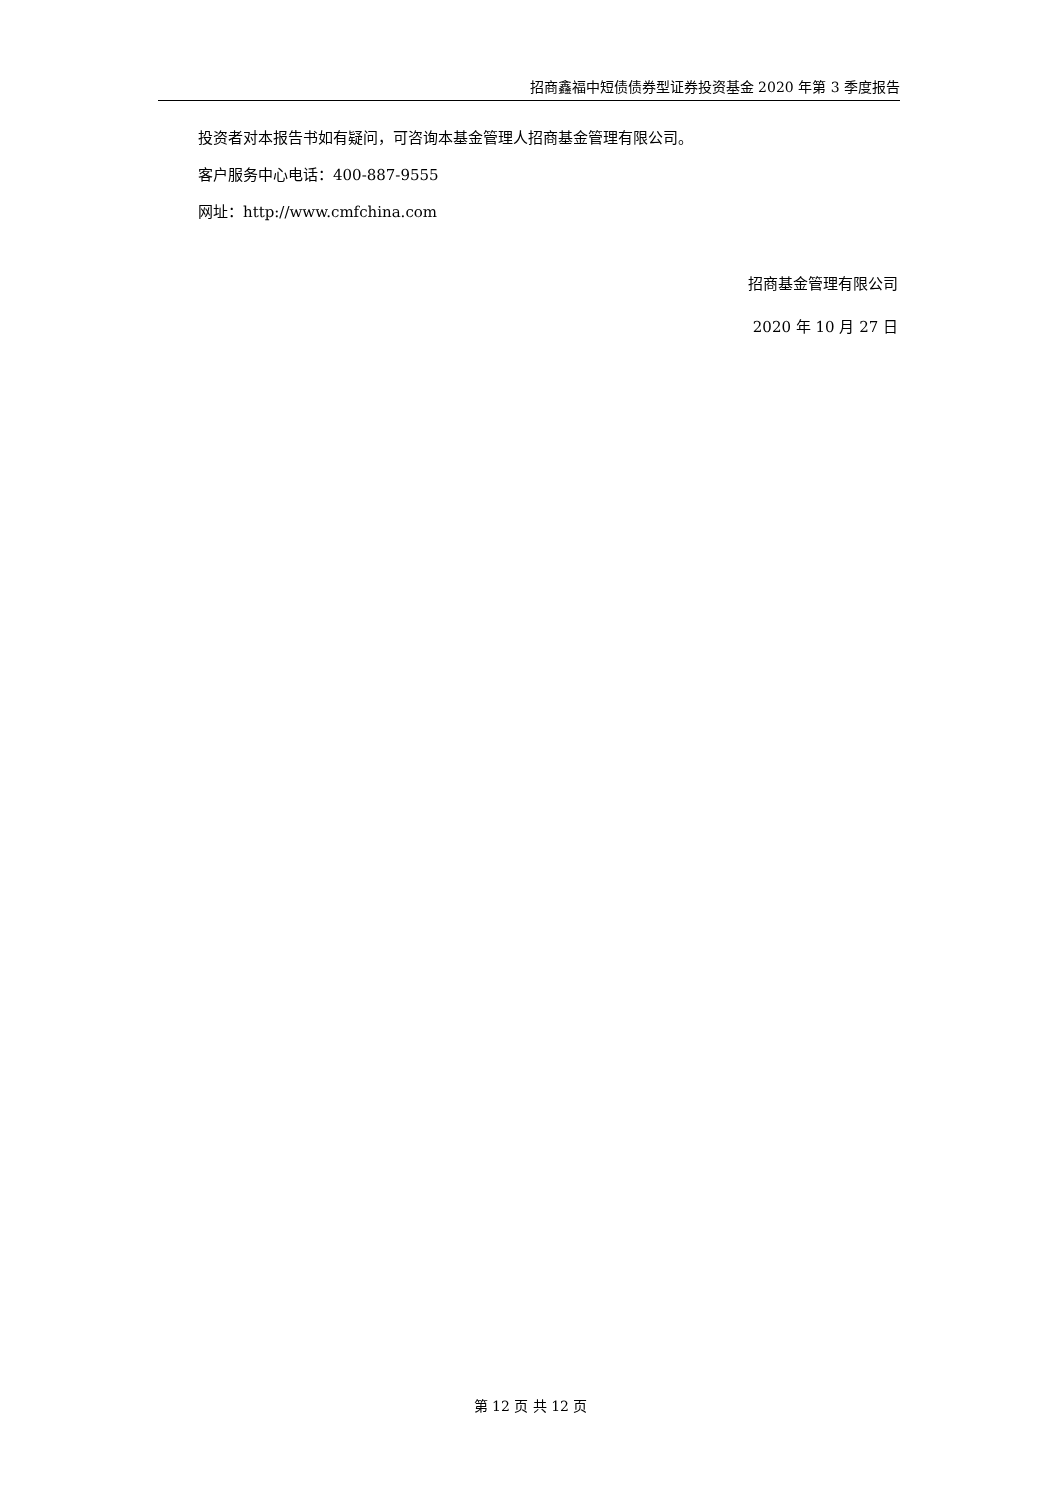招商鑫福中短债债券型证券投资基金 2020 年第 3 季度报告
投资者对本报告书如有疑问，可咨询本基金管理人招商基金管理有限公司。
客户服务中心电话：400-887-9555
网址：http://www.cmfchina.com
招商基金管理有限公司
2020 年 10 月 27 日
第 12 页 共 12 页